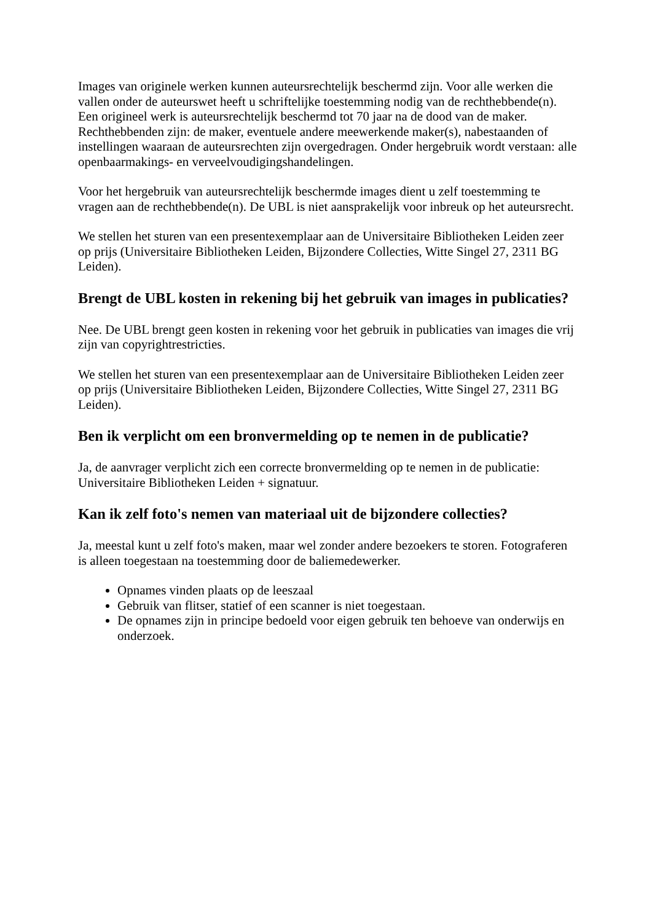Images van originele werken kunnen auteursrechtelijk beschermd zijn. Voor alle werken die vallen onder de auteurswet heeft u schriftelijke toestemming nodig van de rechthebbende(n). Een origineel werk is auteursrechtelijk beschermd tot 70 jaar na de dood van de maker. Rechthebbenden zijn: de maker, eventuele andere meewerkende maker(s), nabestaanden of instellingen waaraan de auteursrechten zijn overgedragen. Onder hergebruik wordt verstaan: alle openbaarmakings- en verveelvoudigingshandelingen.
Voor het hergebruik van auteursrechtelijk beschermde images dient u zelf toestemming te vragen aan de rechthebbende(n). De UBL is niet aansprakelijk voor inbreuk op het auteursrecht.
We stellen het sturen van een presentexemplaar aan de Universitaire Bibliotheken Leiden zeer op prijs (Universitaire Bibliotheken Leiden, Bijzondere Collecties, Witte Singel 27, 2311 BG Leiden).
Brengt de UBL kosten in rekening bij het gebruik van images in publicaties?
Nee. De UBL brengt geen kosten in rekening voor het gebruik in publicaties van images die vrij zijn van copyrightrestricties.
We stellen het sturen van een presentexemplaar aan de Universitaire Bibliotheken Leiden zeer op prijs (Universitaire Bibliotheken Leiden, Bijzondere Collecties, Witte Singel 27, 2311 BG Leiden).
Ben ik verplicht om een bronvermelding op te nemen in de publicatie?
Ja, de aanvrager verplicht zich een correcte bronvermelding op te nemen in de publicatie: Universitaire Bibliotheken Leiden + signatuur.
Kan ik zelf foto's nemen van materiaal uit de bijzondere collecties?
Ja, meestal kunt u zelf foto's maken, maar wel zonder andere bezoekers te storen. Fotograferen is alleen toegestaan na toestemming door de baliemedewerker.
Opnames vinden plaats op de leeszaal
Gebruik van flitser, statief of een scanner is niet toegestaan.
De opnames zijn in principe bedoeld voor eigen gebruik ten behoeve van onderwijs en onderzoek.